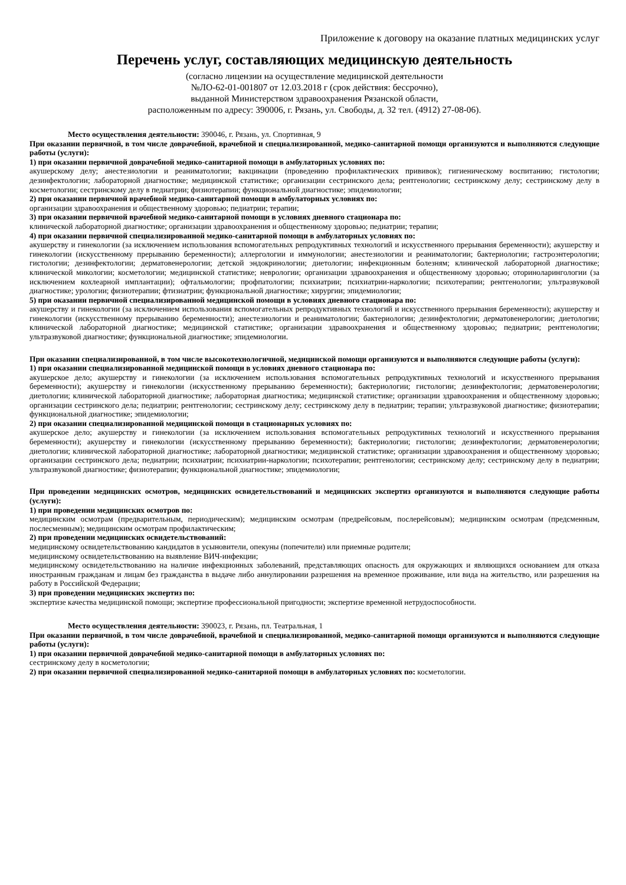Приложение к договору на оказание платных медицинских услуг
Перечень услуг, составляющих медицинскую деятельность
(согласно лицензии на осуществление медицинской деятельности
№ЛО-62-01-001807 от 12.03.2018 г (срок действия: бессрочно),
выданной Министерством здравоохранения Рязанской области,
расположенным по адресу: 390006, г. Рязань, ул. Свободы, д. 32 тел. (4912) 27-08-06).
Место осуществления деятельности: 390046, г. Рязань, ул. Спортивная, 9
При оказании первичной, в том числе доврачебной, врачебной и специализированной, медико-санитарной помощи организуются и выполняются следующие работы (услуги):
1) при оказании первичной доврачебной медико-санитарной помощи в амбулаторных условиях по:
акушерскому делу; анестезиологии и реаниматологии; вакцинации (проведению профилактических прививок); гигиеническому воспитанию; гистологии; дезинфектологии; лабораторной диагностике; медицинской статистике; организации сестринского дела; рентгенологии; сестринскому делу; сестринскому делу в косметологии; сестринскому делу в педиатрии; физиотерапии; функциональной диагностике; эпидемиологии;
2) при оказании первичной врачебной медико-санитарной помощи в амбулаторных условиях по:
организации здравоохранения и общественному здоровью; педиатрии; терапии;
3) при оказании первичной врачебной медико-санитарной помощи в условиях дневного стационара по:
клинической лабораторной диагностике; организации здравоохранения и общественному здоровью; педиатрии; терапии;
4) при оказании первичной специализированной медико-санитарной помощи в амбулаторных условиях по:
акушерству и гинекологии (за исключением использования вспомогательных репродуктивных технологий и искусственного прерывания беременности); акушерству и гинекологии (искусственному прерыванию беременности); аллергологии и иммунологии; анестезиологии и реаниматологии; бактериологии; гастроэнтерологии; гистологии; дезинфектологии; дерматовенерологии; детской эндокринологии; диетологии; инфекционным болезням; клинической лабораторной диагностике; клинической микологии; косметологии; медицинской статистике; неврологии; организации здравоохранения и общественному здоровью; оториноларингологии (за исключением кохлеарной имплантации); офтальмологии; профпатологии; психиатрии; психиатрии-наркологии; психотерапии; рентгенологии; ультразвуковой диагностике; урологии; физиотерапии; фтизиатрии; функциональной диагностике; хирургии; эпидемиологии;
5) при оказании первичной специализированной медицинской помощи в условиях дневного стационара по:
акушерству и гинекологии (за исключением использования вспомогательных репродуктивных технологий и искусственного прерывания беременности); акушерству и гинекологии (искусственному прерыванию беременности); анестезиологии и реаниматологии; бактериологии; дезинфектологии; дерматовенерологии; диетологии; клинической лабораторной диагностике; медицинской статистике; организации здравоохранения и общественному здоровью; педиатрии; рентгенологии; ультразвуковой диагностике; функциональной диагностике; эпидемиологии.
При оказании специализированной, в том числе высокотехнологичной, медицинской помощи организуются и выполняются следующие работы (услуги):
1) при оказании специализированной медицинской помощи в условиях дневного стационара по:
акушерское дело; акушерству и гинекологии (за исключением использования вспомогательных репродуктивных технологий и искусственного прерывания беременности); акушерству и гинекологии (искусственному прерыванию беременности); бактериологии; гистологии; дезинфектологии; дерматовенерологии; диетологии; клинической лабораторной диагностике; лабораторная диагностика; медицинской статистике; организации здравоохранения и общественному здоровью; организации сестринского дела; педиатрии; рентгенологии; сестринскому делу; сестринскому делу в педиатрии; терапии; ультразвуковой диагностике; физиотерапии; функциональной диагностике; эпидемиологии;
2) при оказании специализированной медицинской помощи в стационарных условиях по:
акушерское дело; акушерству и гинекологии (за исключением использования вспомогательных репродуктивных технологий и искусственного прерывания беременности); акушерству и гинекологии (искусственному прерыванию беременности); бактериологии; гистологии; дезинфектологии; дерматовенерологии; диетологии; клинической лабораторной диагностике; лабораторной диагностики; медицинской статистике; организации здравоохранения и общественному здоровью; организации сестринского дела; педиатрии; психиатрии; психиатрии-наркологии; психотерапии; рентгенологии; сестринскому делу; сестринскому делу в педиатрии; ультразвуковой диагностике; физиотерапии; функциональной диагностике; эпидемиологии;
При проведении медицинских осмотров, медицинских освидетельствований и медицинских экспертиз организуются и выполняются следующие работы (услуги):
1) при проведении медицинских осмотров по:
медицинским осмотрам (предварительным, периодическим); медицинским осмотрам (предрейсовым, послерейсовым); медицинским осмотрам (предсменным, послесменным); медицинским осмотрам профилактическим;
2) при проведении медицинских освидетельствований:
медицинскому освидетельствованию кандидатов в усыновители, опекуны (попечители) или приемные родители;
медицинскому освидетельствованию на выявление ВИЧ-инфекции;
медицинскому освидетельствованию на наличие инфекционных заболеваний, представляющих опасность для окружающих и являющихся основанием для отказа иностранным гражданам и лицам без гражданства в выдаче либо аннулировании разрешения на временное проживание, или вида на жительство, или разрешения на работу в Российской Федерации;
3) при проведении медицинских экспертиз по:
экспертизе качества медицинской помощи; экспертизе профессиональной пригодности; экспертизе временной нетрудоспособности.
Место осуществления деятельности: 390023, г. Рязань, пл. Театральная, 1
При оказании первичной, в том числе доврачебной, врачебной и специализированной, медико-санитарной помощи организуются и выполняются следующие работы (услуги):
1) при оказании первичной доврачебной медико-санитарной помощи в амбулаторных условиях по:
сестринскому делу в косметологии;
2) при оказании первичной специализированной медико-санитарной помощи в амбулаторных условиях по: косметологии.